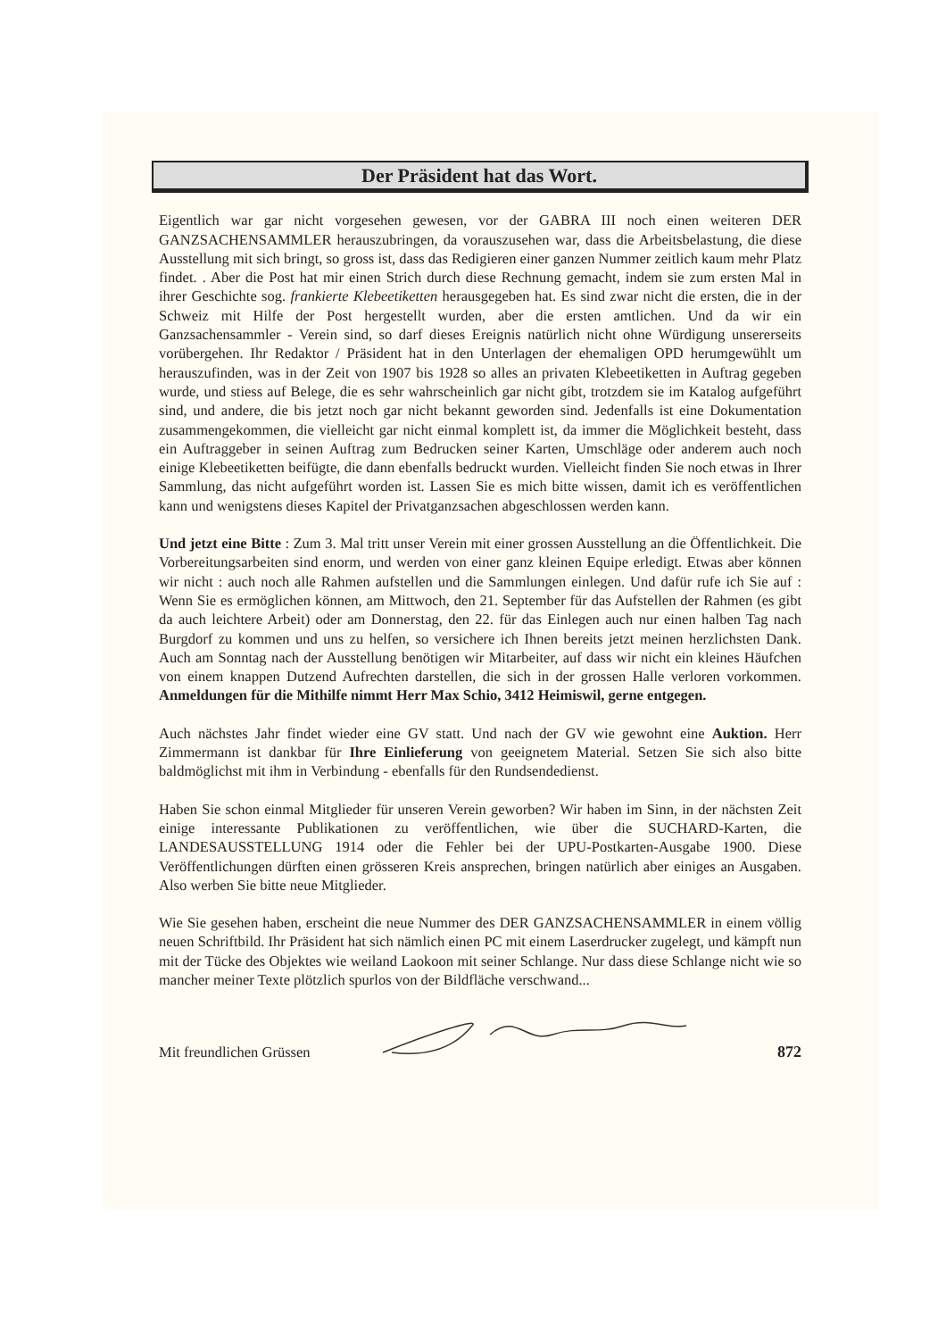Der Präsident hat das Wort.
Eigentlich war gar nicht vorgesehen gewesen, vor der GABRA III noch einen weiteren DER GANZSACHENSAMMLER herauszubringen, da vorauszusehen war, dass die Arbeitsbelastung, die diese Ausstellung mit sich bringt, so gross ist, dass das Redigieren einer ganzen Nummer zeitlich kaum mehr Platz findet. . Aber die Post hat mir einen Strich durch diese Rechnung gemacht, indem sie zum ersten Mal in ihrer Geschichte sog. frankierte Klebeetiketten herausgegeben hat. Es sind zwar nicht die ersten, die in der Schweiz mit Hilfe der Post hergestellt wurden, aber die ersten amtlichen. Und da wir ein Ganzsachensammler - Verein sind, so darf dieses Ereignis natürlich nicht ohne Würdigung unsererseits vorübergehen. Ihr Redaktor / Präsident hat in den Unterlagen der ehemaligen OPD herumgewühlt um herauszufinden, was in der Zeit von 1907 bis 1928 so alles an privaten Klebeetiketten in Auftrag gegeben wurde, und stiess auf Belege, die es sehr wahrscheinlich gar nicht gibt, trotzdem sie im Katalog aufgeführt sind, und andere, die bis jetzt noch gar nicht bekannt geworden sind. Jedenfalls ist eine Dokumentation zusammengekommen, die vielleicht gar nicht einmal komplett ist, da immer die Möglichkeit besteht, dass ein Auftraggeber in seinen Auftrag zum Bedrucken seiner Karten, Umschläge oder anderem auch noch einige Klebeetiketten beifügte, die dann ebenfalls bedruckt wurden. Vielleicht finden Sie noch etwas in Ihrer Sammlung, das nicht aufgeführt worden ist. Lassen Sie es mich bitte wissen, damit ich es veröffentlichen kann und wenigstens dieses Kapitel der Privatganzsachen abgeschlossen werden kann.
Und jetzt eine Bitte : Zum 3. Mal tritt unser Verein mit einer grossen Ausstellung an die Öffentlichkeit. Die Vorbereitungsarbeiten sind enorm, und werden von einer ganz kleinen Equipe erledigt. Etwas aber können wir nicht : auch noch alle Rahmen aufstellen und die Sammlungen einlegen. Und dafür rufe ich Sie auf : Wenn Sie es ermöglichen können, am Mittwoch, den 21. September für das Aufstellen der Rahmen (es gibt da auch leichtere Arbeit) oder am Donnerstag, den 22. für das Einlegen auch nur einen halben Tag nach Burgdorf zu kommen und uns zu helfen, so versichere ich Ihnen bereits jetzt meinen herzlichsten Dank. Auch am Sonntag nach der Ausstellung benötigen wir Mitarbeiter, auf dass wir nicht ein kleines Häufchen von einem knappen Dutzend Aufrechten darstellen, die sich in der grossen Halle verloren vorkommen. Anmeldungen für die Mithilfe nimmt Herr Max Schio, 3412 Heimiswil, gerne entgegen.
Auch nächstes Jahr findet wieder eine GV statt. Und nach der GV wie gewohnt eine Auktion. Herr Zimmermann ist dankbar für Ihre Einlieferung von geeignetem Material. Setzen Sie sich also bitte baldmöglichst mit ihm in Verbindung - ebenfalls für den Rundsendedienst.
Haben Sie schon einmal Mitglieder für unseren Verein geworben? Wir haben im Sinn, in der nächsten Zeit einige interessante Publikationen zu veröffentlichen, wie über die SUCHARD-Karten, die LANDESAUSSTELLUNG 1914 oder die Fehler bei der UPU-Postkarten-Ausgabe 1900. Diese Veröffentlichungen dürften einen grösseren Kreis ansprechen, bringen natürlich aber einiges an Ausgaben. Also werben Sie bitte neue Mitglieder.
Wie Sie gesehen haben, erscheint die neue Nummer des DER GANZSACHENSAMMLER in einem völlig neuen Schriftbild. Ihr Präsident hat sich nämlich einen PC mit einem Laserdrucker zugelegt, und kämpft nun mit der Tücke des Objektes wie weiland Laokoon mit seiner Schlange. Nur dass diese Schlange nicht wie so mancher meiner Texte plötzlich spurlos von der Bildfläche verschwand...
Mit freundlichen Grüssen 872